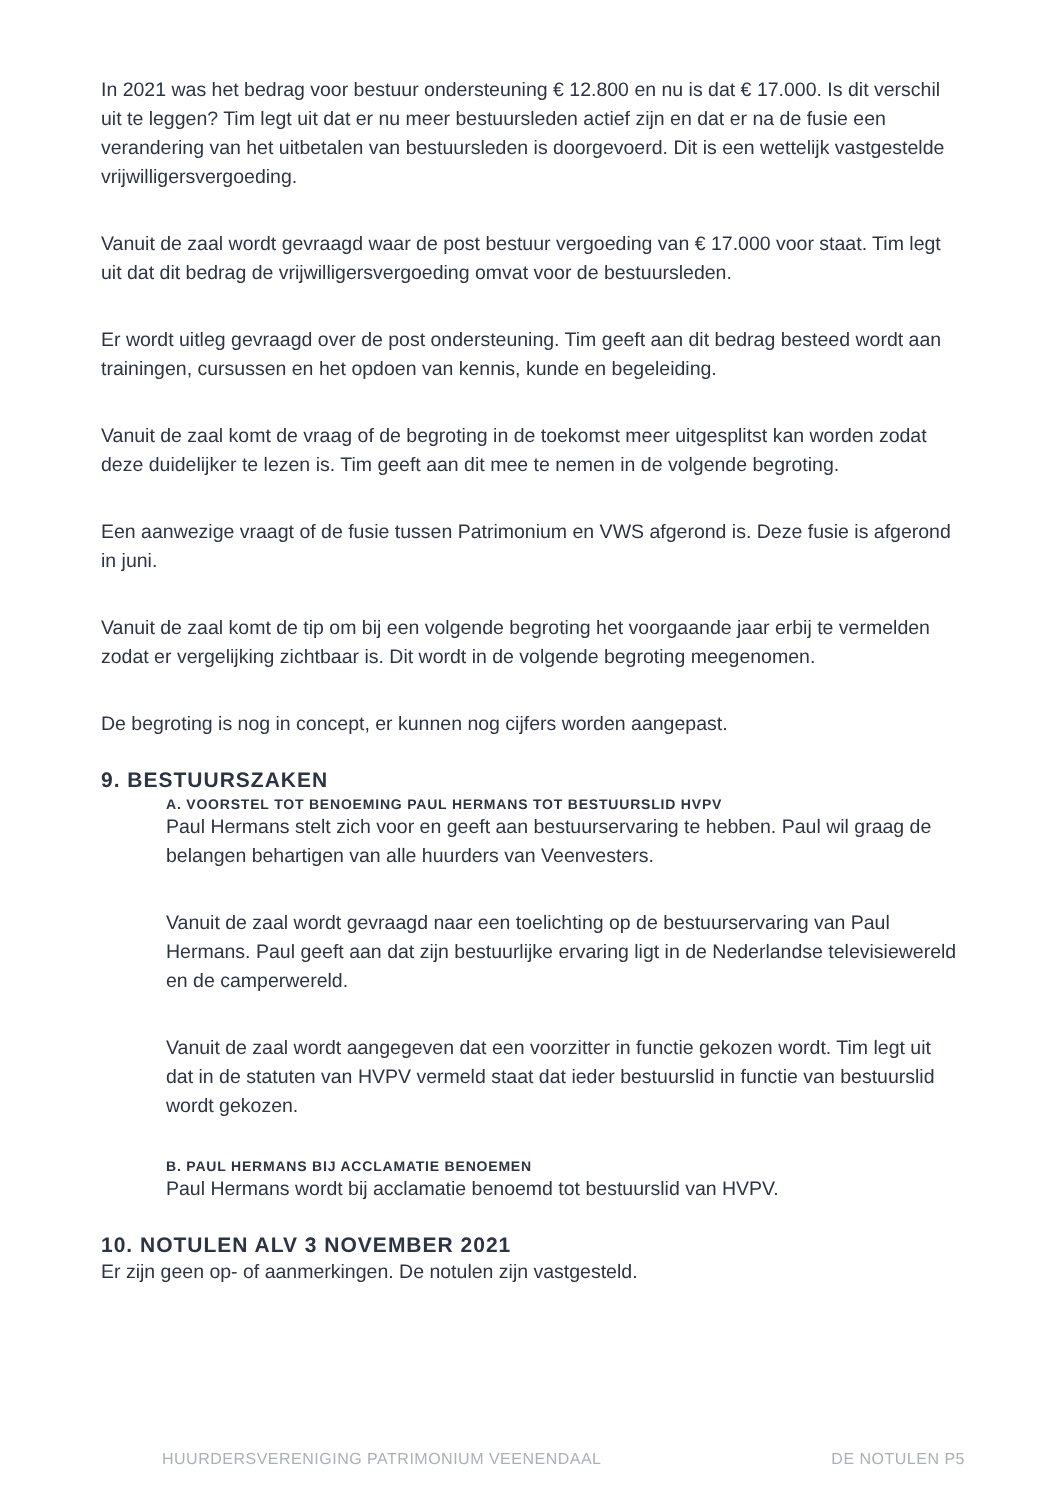In 2021 was het bedrag voor bestuur ondersteuning € 12.800 en nu is dat € 17.000. Is dit verschil uit te leggen? Tim legt uit dat er nu meer bestuursleden actief zijn en dat er na de fusie een verandering van het uitbetalen van bestuursleden is doorgevoerd. Dit is een wettelijk vastgestelde vrijwilligersvergoeding.
Vanuit de zaal wordt gevraagd waar de post bestuur vergoeding van € 17.000 voor staat. Tim legt uit dat dit bedrag de vrijwilligersvergoeding omvat voor de bestuursleden.
Er wordt uitleg gevraagd over de post ondersteuning. Tim geeft aan dit bedrag besteed wordt aan trainingen, cursussen en het opdoen van kennis, kunde en begeleiding.
Vanuit de zaal komt de vraag of de begroting in de toekomst meer uitgesplitst kan worden zodat deze duidelijker te lezen is. Tim geeft aan dit mee te nemen in de volgende begroting.
Een aanwezige vraagt of de fusie tussen Patrimonium en VWS afgerond is. Deze fusie is afgerond in juni.
Vanuit de zaal komt de tip om bij een volgende begroting het voorgaande jaar erbij te vermelden zodat er vergelijking zichtbaar is. Dit wordt in de volgende begroting meegenomen.
De begroting is nog in concept, er kunnen nog cijfers worden aangepast.
9. BESTUURSZAKEN
A. VOORSTEL TOT BENOEMING PAUL HERMANS TOT BESTUURSLID HVPV
Paul Hermans stelt zich voor en geeft aan bestuurservaring te hebben. Paul wil graag de belangen behartigen van alle huurders van Veenvesters.
Vanuit de zaal wordt gevraagd naar een toelichting op de bestuurservaring van Paul Hermans. Paul geeft aan dat zijn bestuurlijke ervaring ligt in de Nederlandse televisiewereld en de camperwereld.
Vanuit de zaal wordt aangegeven dat een voorzitter in functie gekozen wordt. Tim legt uit dat in de statuten van HVPV vermeld staat dat ieder bestuurslid in functie van bestuurslid wordt gekozen.
B. PAUL HERMANS BIJ ACCLAMATIE BENOEMEN
Paul Hermans wordt bij acclamatie benoemd tot bestuurslid van HVPV.
10. NOTULEN ALV 3 NOVEMBER 2021
Er zijn geen op- of aanmerkingen. De notulen zijn vastgesteld.
HUURDERSVERENIGING PATRIMONIUM VEENENDAAL DE NOTULEN P5